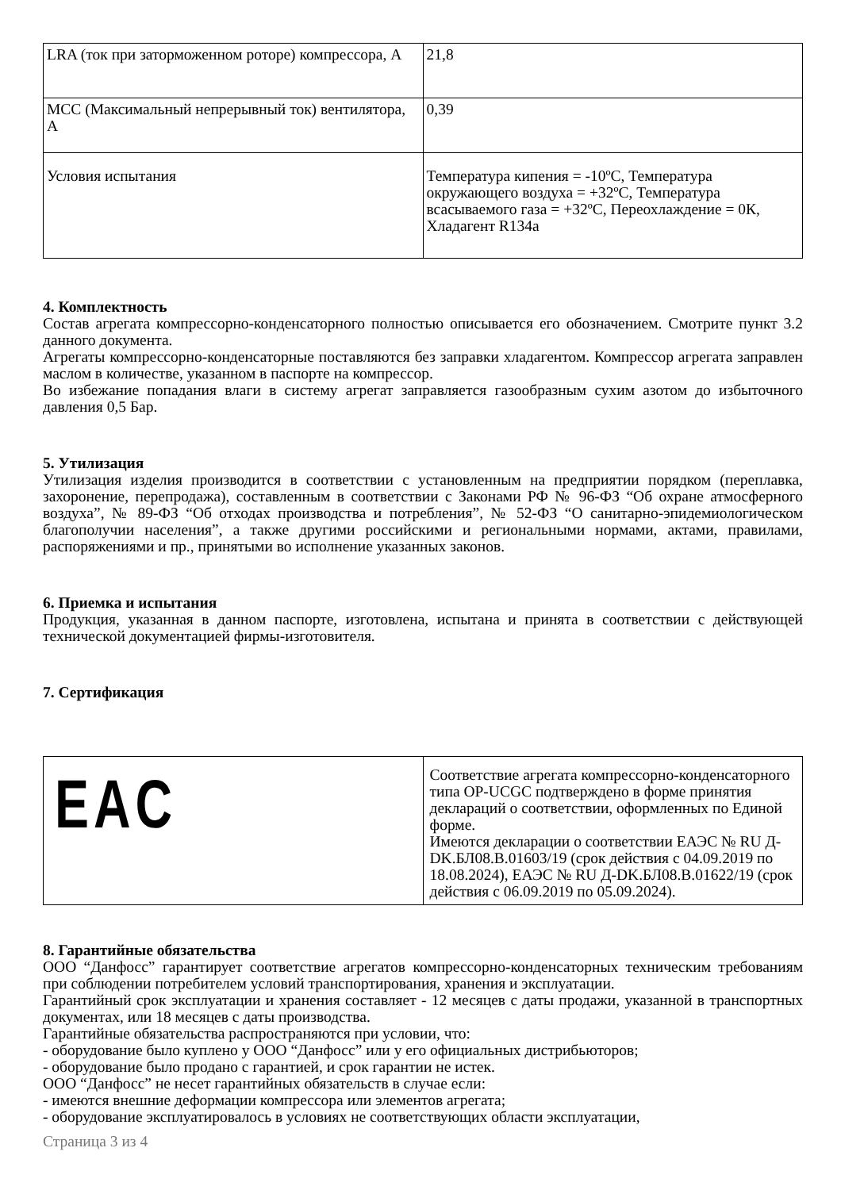| LRA (ток при заторможенном роторе) компрессора, А | 21,8 |
| MCC (Максимальный непрерывный ток) вентилятора, А | 0,39 |
| Условия испытания | Температура кипения = -10ºС, Температура окружающего воздуха = +32ºС, Температура всасываемого газа = +32ºС, Переохлаждение = 0К, Хладагент R134a |
4. Комплектность
Состав агрегата компрессорно-конденсаторного полностью описывается его обозначением. Смотрите пункт 3.2 данного документа.
Агрегаты компрессорно-конденсаторные поставляются без заправки хладагентом. Компрессор агрегата заправлен маслом в количестве, указанном в паспорте на компрессор.
Во избежание попадания влаги в систему агрегат заправляется газообразным сухим азотом до избыточного давления 0,5 Бар.
5. Утилизация
Утилизация изделия производится в соответствии с установленным на предприятии порядком (переплавка, захоронение, перепродажа), составленным в соответствии с Законами РФ № 96-ФЗ “Об охране атмосферного воздуха”, № 89-ФЗ “Об отходах производства и потребления”, № 52-ФЗ “О санитарно-эпидемиологическом благополучии населения”, а также другими российскими и региональными нормами, актами, правилами, распоряжениями и пр., принятыми во исполнение указанных законов.
6. Приемка и испытания
Продукция, указанная в данном паспорте, изготовлена, испытана и принята в соответствии с действующей технической документацией фирмы-изготовителя.
7. Сертификация
| EAC | Соответствие агрегата компрессорно-конденсаторного типа OP-UCGC подтверждено в форме принятия деклараций о соответствии, оформленных по Единой форме. Имеются декларации о соответствии ЕАЭС № RU Д-DK.БЛ08.В.01603/19 (срок действия с 04.09.2019 по 18.08.2024), ЕАЭС № RU Д-DK.БЛ08.В.01622/19 (срок действия с 06.09.2019 по 05.09.2024). |
8. Гарантийные обязательства
ООО “Данфосс” гарантирует соответствие агрегатов компрессорно-конденсаторных техническим требованиям при соблюдении потребителем условий транспортирования, хранения и эксплуатации.
Гарантийный срок эксплуатации и хранения составляет - 12 месяцев с даты продажи, указанной в транспортных документах, или 18 месяцев с даты производства.
Гарантийные обязательства распространяются при условии, что:
- оборудование было куплено у ООО “Данфосс” или у его официальных дистрибьюторов;
- оборудование было продано с гарантией, и срок гарантии не истек.
ООО “Данфосс” не несет гарантийных обязательств в случае если:
- имеются внешние деформации компрессора или элементов агрегата;
- оборудование эксплуатировалось в условиях не соответствующих области эксплуатации,
Страница 3 из 4